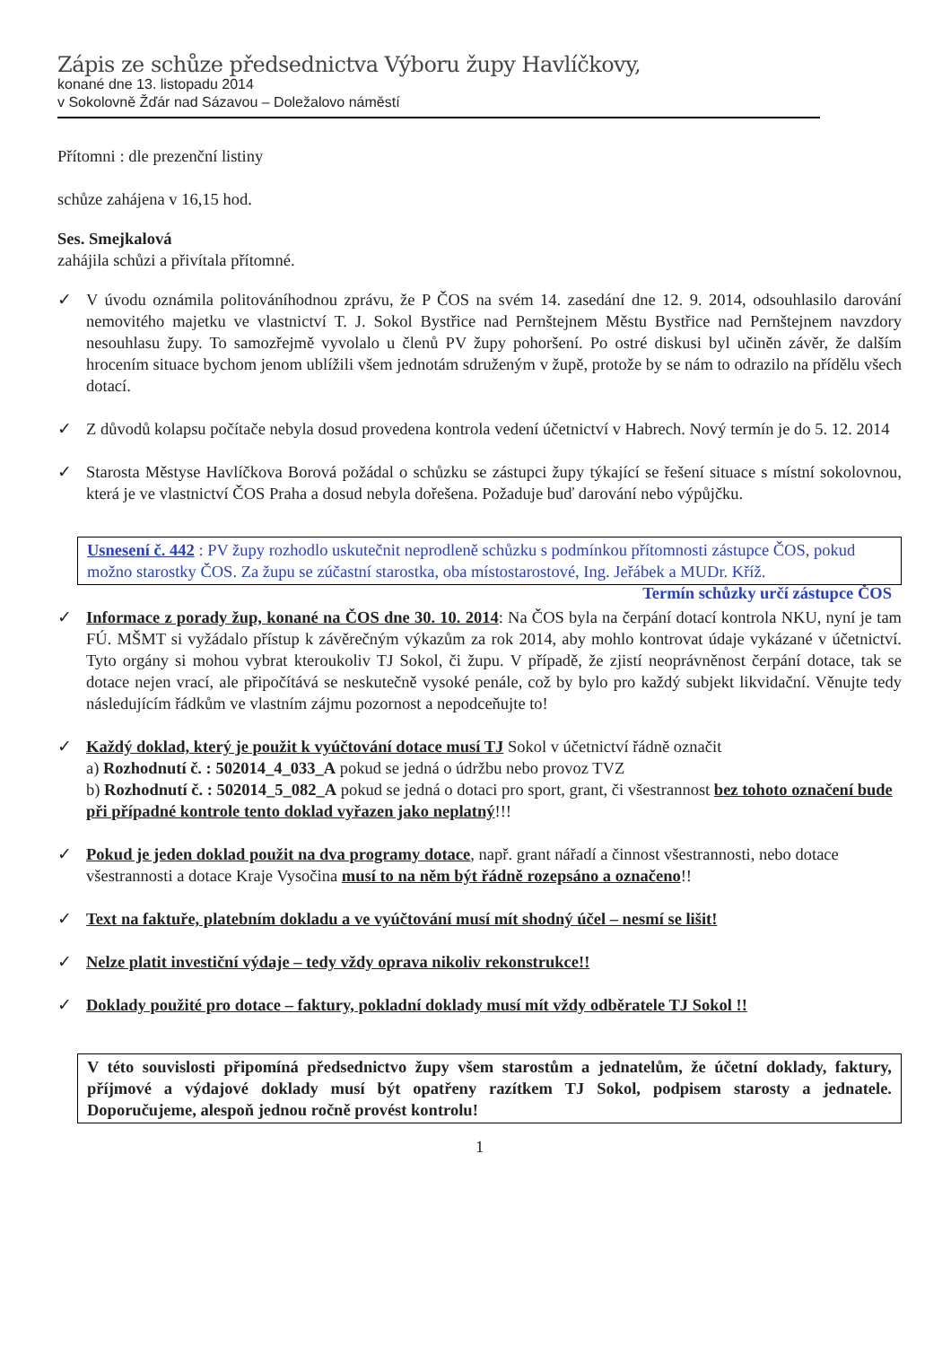Zápis ze schůze předsednictva Výboru župy Havlíčkovy,
konané dne 13. listopadu 2014
v Sokolovně Žďár nad Sázavou – Doležalovo náměstí
Přítomni : dle prezenční listiny
schůze zahájena v 16,15 hod.
Ses. Smejkalová
zahájila schůzi a přivítala přítomné.
✓ V úvodu oznámila politováníhodnou zprávu, že P ČOS na svém 14. zasedání dne 12. 9. 2014, odsouhlasilo darování nemovitého majetku ve vlastnictví T. J. Sokol Bystřice nad Pernštejnem Městu Bystřice nad Pernštejnem navzdory nesouhlasu župy. To samozřejmě vyvolalo u členů PV župy pohoršení. Po ostré diskusi byl učiněn závěr, že dalším hrocením situace bychom jenom ublížili všem jednotám sdruženým v župě, protože by se nám to odrazilo na přídělu všech dotací.
✓ Z důvodů kolapsu počítače nebyla dosud provedena kontrola vedení účetnictví v Habrech. Nový termín je do 5. 12. 2014
✓ Starosta Městyse Havlíčkova Borová požádal o schůzku se zástupci župy týkající se řešení situace s místní sokolovnou, která je ve vlastnictví ČOS Praha a dosud nebyla dořešena. Požaduje buď darování nebo výpůjčku.
Usnesení č. 442 : PV župy rozhodlo uskutečnit neprodleně schůzku s podmínkou přítomnosti zástupce ČOS, pokud možno starostky ČOS. Za župu se zúčastní starostka, oba místostarostové, Ing. Jeřábek a MUDr. Kříž. Termín schůzky určí zástupce ČOS
✓ Informace z porady žup, konané na ČOS dne 30. 10. 2014: Na ČOS byla na čerpání dotací kontrola NKU, nyní je tam FÚ. MŠMT si vyžádalo přístup k závěrečným výkazům za rok 2014, aby mohlo kontrovat údaje vykázané v účetnictví. Tyto orgány si mohou vybrat kteroukoliv TJ Sokol, či župu. V případě, že zjistí neoprávněnost čerpání dotace, tak se dotace nejen vrací, ale připočítává se neskutečně vysoké penále, což by bylo pro každý subjekt likvidační. Věnujte tedy následujícím řádkům ve vlastním zájmu pozornost a nepodceňujte to!
✓ Každý doklad, který je použit k vyúčtování dotace musí TJ Sokol v účetnictví řádně označit
a) Rozhodnutí č. : 502014_4_033_A pokud se jedná o údržbu nebo provoz TVZ
b) Rozhodnutí č. : 502014_5_082_A pokud se jedná o dotaci pro sport, grant, či všestrannost bez tohoto označení bude při případné kontrole tento doklad vyřazen jako neplatný!!!
✓ Pokud je jeden doklad použit na dva programy dotace, např. grant nářadí a činnost všestrannosti, nebo dotace všestrannosti a dotace Kraje Vysočina musí to na něm být řádně rozepsáno a označeno!!
✓ Text na faktuře, platebním dokladu a ve vyúčtování musí mít shodný účel – nesmí se lišit!
✓ Nelze platit investiční výdaje – tedy vždy oprava nikoliv rekonstrukce!!
✓ Doklady použité pro dotace – faktury, pokladní doklady musí mít vždy odběratele TJ Sokol !!
V této souvislosti připomíná předsednictvo župy všem starostům a jednatelům, že účetní doklady, faktury, příjmové a výdajové doklady musí být opatřeny razítkem TJ Sokol, podpisem starosty a jednatele. Doporučujeme, alespoň jednou ročně provést kontrolu!
1